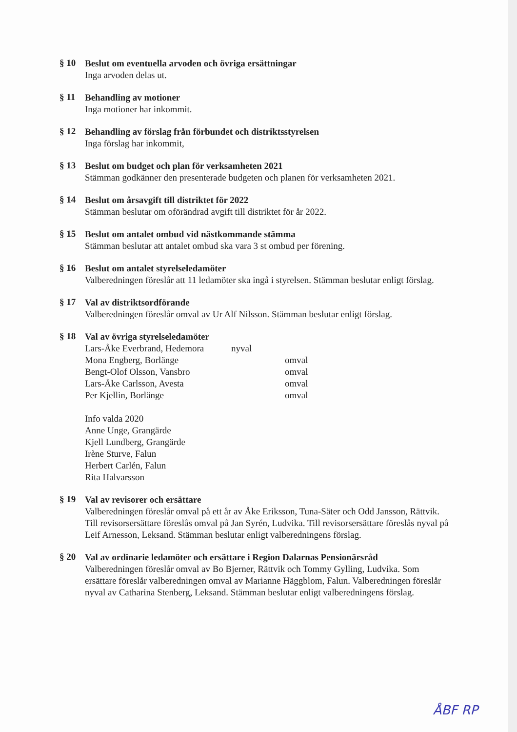§ 10
Beslut om eventuella arvoden och övriga ersättningar
Inga arvoden delas ut.
§ 11
Behandling av motioner
Inga motioner har inkommit.
§ 12
Behandling av förslag från förbundet och distriktsstyrelsen
Inga förslag har inkommit,
§ 13
Beslut om budget och plan för verksamheten 2021
Stämman godkänner den presenterade budgeten och planen för verksamheten 2021.
§ 14
Beslut om årsavgift till distriktet för 2022
Stämman beslutar om oförändrad avgift till distriktet för år 2022.
§ 15
Beslut om antalet ombud vid nästkommande stämma
Stämman beslutar att antalet ombud ska vara 3 st ombud per förening.
§ 16
Beslut om antalet styrelseledamöter
Valberedningen föreslår att 11 ledamöter ska ingå i styrelsen. Stämman beslutar enligt förslag.
§ 17
Val av distriktsordförande
Valberedningen föreslår omval av Ur Alf Nilsson. Stämman beslutar enligt förslag.
§ 18
Val av övriga styrelseledamöter
Lars-Åke Everbrand, Hedemora nyval
Mona Engberg, Borlänge omval
Bengt-Olof Olsson, Vansbro omval
Lars-Åke Carlsson, Avesta omval
Per Kjellin, Borlänge omval
Info valda 2020
Anne Unge, Grangärde
Kjell Lundberg, Grangärde
Irène Sturve, Falun
Herbert Carlén, Falun
Rita Halvarsson
§ 19
Val av revisorer och ersättare
Valberedningen föreslår omval på ett år av Åke Eriksson, Tuna-Säter och Odd Jansson, Rättvik. Till revisorsersättare föreslås omval på Jan Syrén, Ludvika. Till revisorsersättare föreslås nyval på Leif Arnesson, Leksand. Stämman beslutar enligt valberedningens förslag.
§ 20
Val av ordinarie ledamöter och ersättare i Region Dalarnas Pensionärsråd
Valberedningen föreslår omval av Bo Bjerner, Rättvik och Tommy Gylling, Ludvika. Som ersättare föreslår valberedningen omval av Marianne Häggblom, Falun. Valberedningen föreslår nyval av Catharina Stenberg, Leksand. Stämman beslutar enligt valberedningens förslag.
ÅBF RP